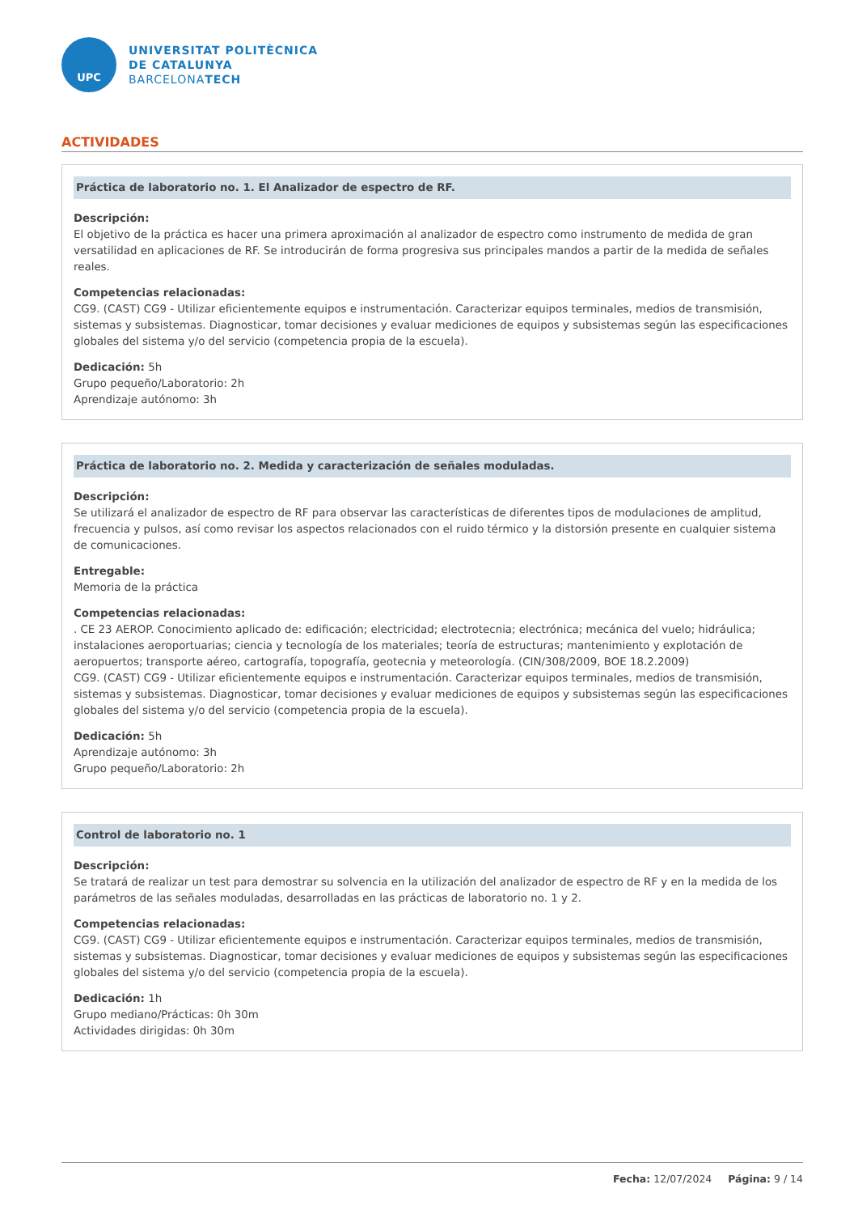UPC
UNIVERSITAT POLITÈCNICA
DE CATALUNYA
BARCELONATECH
ACTIVIDADES
Práctica de laboratorio no. 1. El Analizador de espectro de RF.
Descripción:
El objetivo de la práctica es hacer una primera aproximación al analizador de espectro como instrumento de medida de gran versatilidad en aplicaciones de RF. Se introducirán de forma progresiva sus principales mandos a partir de la medida de señales reales.
Competencias relacionadas:
CG9. (CAST) CG9 - Utilizar eficientemente equipos e instrumentación. Caracterizar equipos terminales, medios de transmisión, sistemas y subsistemas. Diagnosticar, tomar decisiones y evaluar mediciones de equipos y subsistemas según las especificaciones globales del sistema y/o del servicio (competencia propia de la escuela).
Dedicación: 5h
Grupo pequeño/Laboratorio: 2h
Aprendizaje autónomo: 3h
Práctica de laboratorio no. 2. Medida y caracterización de señales moduladas.
Descripción:
Se utilizará el analizador de espectro de RF para observar las características de diferentes tipos de modulaciones de amplitud, frecuencia y pulsos, así como revisar los aspectos relacionados con el ruido térmico y la distorsión presente en cualquier sistema de comunicaciones.
Entregable:
Memoria de la práctica
Competencias relacionadas:
. CE 23 AEROP. Conocimiento aplicado de: edificación; electricidad; electrotecnia; electrónica; mecánica del vuelo; hidráulica; instalaciones aeroportuarias; ciencia y tecnología de los materiales; teoría de estructuras; mantenimiento y explotación de aeropuertos; transporte aéreo, cartografía, topografía, geotecnia y meteorología. (CIN/308/2009, BOE 18.2.2009)
CG9. (CAST) CG9 - Utilizar eficientemente equipos e instrumentación. Caracterizar equipos terminales, medios de transmisión, sistemas y subsistemas. Diagnosticar, tomar decisiones y evaluar mediciones de equipos y subsistemas según las especificaciones globales del sistema y/o del servicio (competencia propia de la escuela).
Dedicación: 5h
Aprendizaje autónomo: 3h
Grupo pequeño/Laboratorio: 2h
Control de laboratorio no. 1
Descripción:
Se tratará de realizar un test para demostrar su solvencia en la utilización del analizador de espectro de RF y en la medida de los parámetros de las señales moduladas, desarrolladas en las prácticas de laboratorio no. 1 y 2.
Competencias relacionadas:
CG9. (CAST) CG9 - Utilizar eficientemente equipos e instrumentación. Caracterizar equipos terminales, medios de transmisión, sistemas y subsistemas. Diagnosticar, tomar decisiones y evaluar mediciones de equipos y subsistemas según las especificaciones globales del sistema y/o del servicio (competencia propia de la escuela).
Dedicación: 1h
Grupo mediano/Prácticas: 0h 30m
Actividades dirigidas: 0h 30m
Fecha: 12/07/2024 Página: 9 / 14